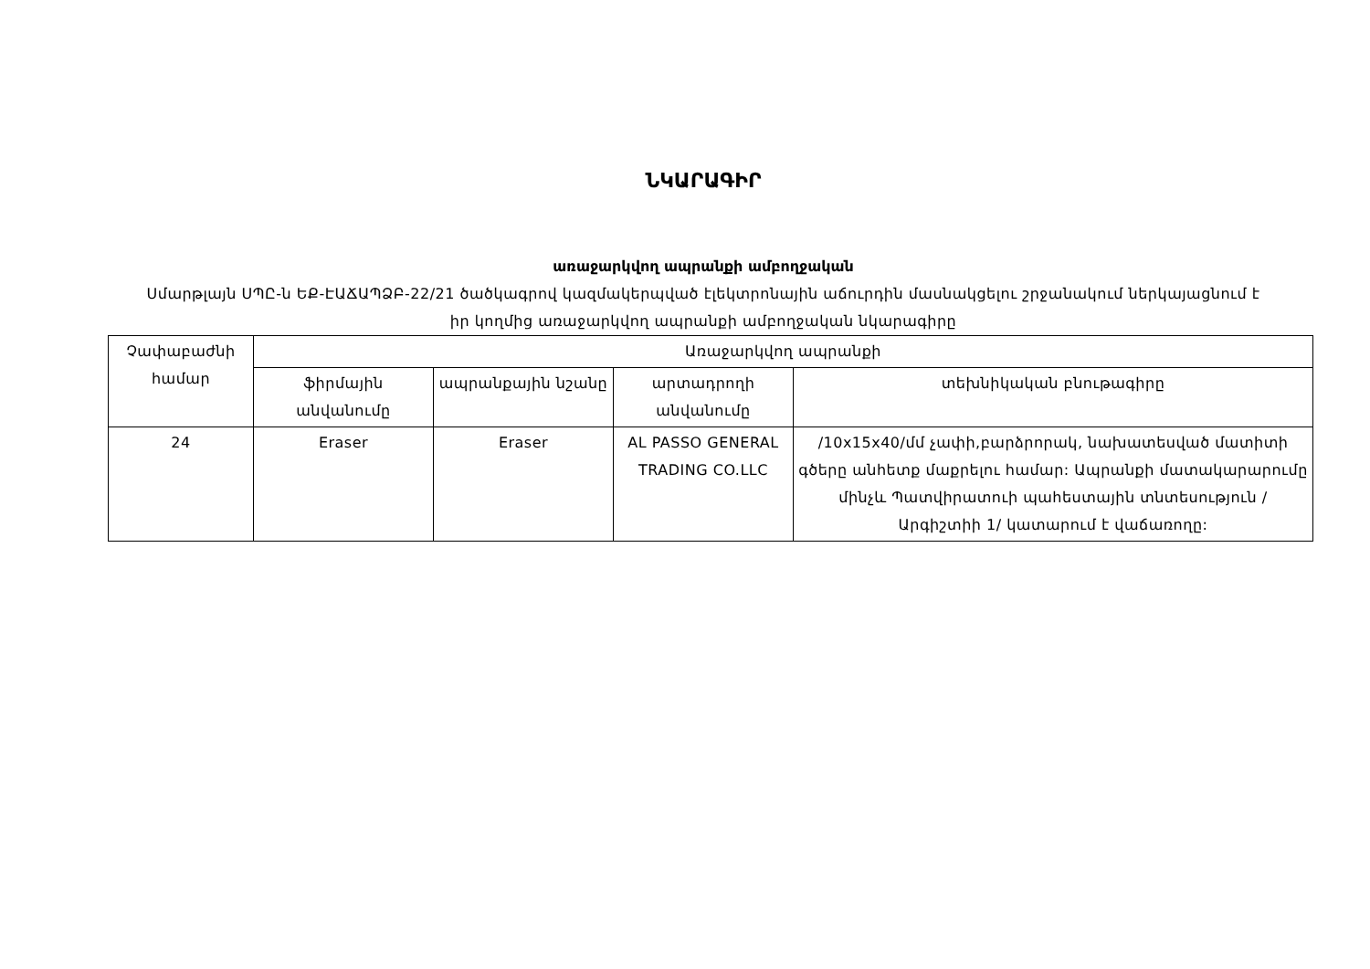ՆԿԱՐԱԳԻՐ
առաջարկվող ապրանքի ամբողջական
Սմարթլայն ՍՊԸ-ն ԵՔ-ԷԱՃԱՊՁԲ-22/21 ծածկագրով կազմակերպված էլեկտրոնային աճուրդին մասնակցելու շրջանակում ներկայացնում է իր կողմից առաջարկվող ապրանքի ամբողջական նկարագիրը
| Չափաբաժնի համար | Առաջարկվող ապրանքի | | | |
| --- | --- | --- | --- | --- |
| | ֆիրմային անվանումը | ապրանքային նշանը | արտադրողի անվանումը | տեխնիկական բնութագիրը |
| 24 | Eraser | Eraser | AL PASSO GENERAL TRADING CO.LLC | /10x15x40/մմ չափի,բարձրորակ, նախատեսված մատիտի գծերը անհետք մաքրելու համար: Ապրանքի մատակարարումը մինչև Պատվիրատուի պահեստային տնտեսություն /Արգիշտիի 1/ կատարում է վաճառողը: |